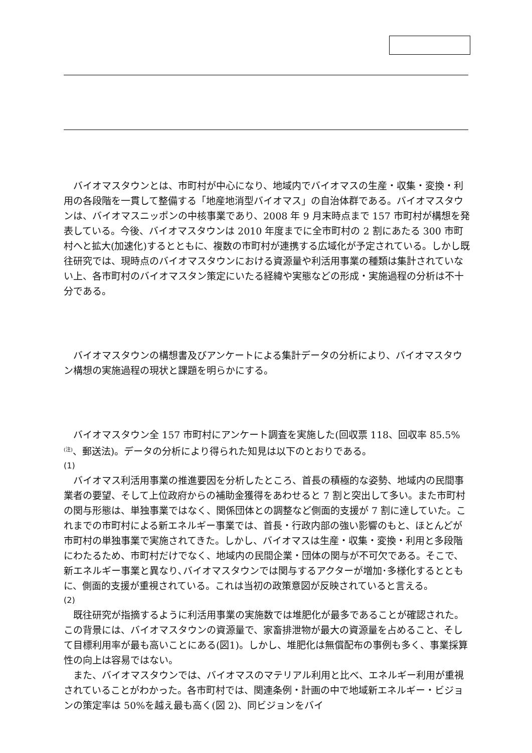バイオマスタウンとは、市町村が中心になり、地域内でバイオマスの生産・収集・変換・利用の各段階を一貫して整備する「地産地消型バイオマス」の自治体群である。バイオマスタウンは、バイオマスニッポンの中核事業であり、2008 年 9 月末時点まで 157 市町村が構想を発表している。今後、バイオマスタウンは 2010 年度までに全市町村の 2 割にあたる 300 市町村へと拡大(加速化)するとともに、複数の市町村が連携する広域化が予定されている。しかし既往研究では、現時点のバイオマスタウンにおける資源量や利活用事業の種類は集計されていない上、各市町村のバイオマスタン策定にいたる経緯や実態などの形成・実施過程の分析は不十分である。
バイオマスタウンの構想書及びアンケートによる集計データの分析により、バイオマスタウン構想の実施過程の現状と課題を明らかにする。
バイオマスタウン全 157 市町村にアンケート調査を実施した(回収票 118、回収率 85.5%<sup>(注)</sup>、郵送法)。データの分析により得られた知見は以下のとおりである。
(1)
バイオマス利活用事業の推進要因を分析したところ、首長の積極的な姿勢、地域内の民間事業者の要望、そして上位政府からの補助金獲得をあわせると 7 割と突出して多い。また市町村の関与形態は、単独事業ではなく、関係団体との調整など側面的支援が 7 割に達していた。これまでの市町村による新エネルギー事業では、首長・行政内部の強い影響のもと、ほとんどが市町村の単独事業で実施されてきた。しかし、バイオマスは生産・収集・変換・利用と多段階にわたるため、市町村だけでなく、地域内の民間企業・団体の関与が不可欠である。そこで、新エネルギー事業と異なり､バイオマスタウンでは関与するアクターが増加･多様化するとともに、側面的支援が重視されている。これは当初の政策意図が反映されていると言える。
(2)
既往研究が指摘するように利活用事業の実施数では堆肥化が最多であることが確認された。この背景には、バイオマスタウンの資源量で、家畜排泄物が最大の資源量を占めること、そして目標利用率が最も高いことにある(図1)。しかし、堆肥化は無償配布の事例も多く、事業採算性の向上は容易ではない。
また、バイオマスタウンでは、バイオマスのマテリアル利用と比べ、エネルギー利用が重視されていることがわかった。各市町村では、関連条例・計画の中で地域新エネルギー・ビジョンの策定率は 50%を越え最も高く(図 2)、同ビジョンをバイ